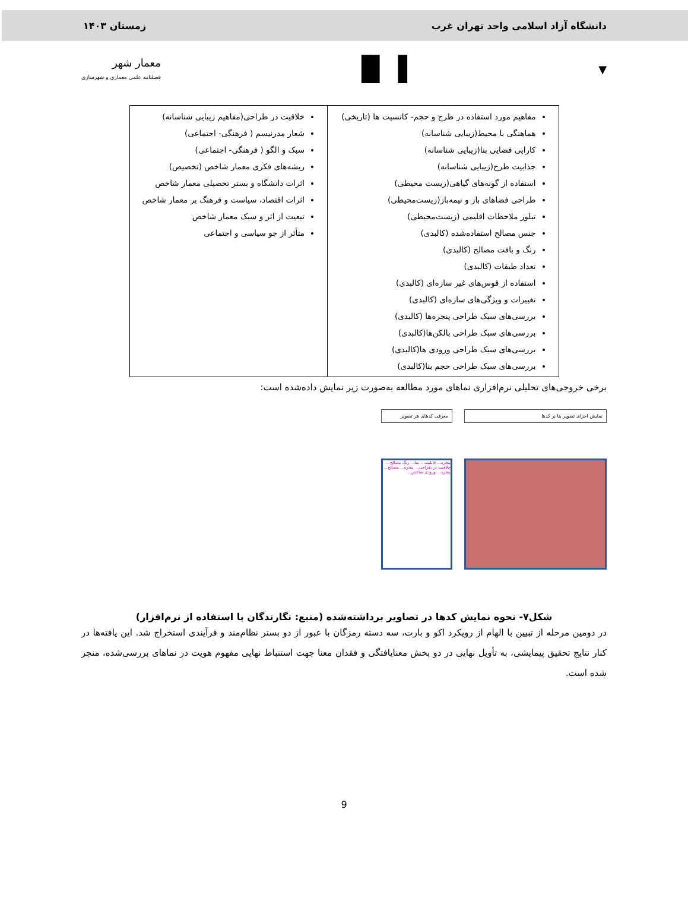دانشگاه آزاد اسلامی واحد تهران غرب زمستان ۱۴۰۳
▼ ▐▌▐ معمار شهر
فصلنامه علمی معماری و شهرسازی
| مفاهیم مورد استفاده در طرح و حجم- کانسپت ها (تاریخی) هماهنگی با محیط(زیبایی شناسانه) کارایی فضایی بنا(زیبایی شناسانه) جذابیت طرح(زیبایی شناسانه) استفاده از گونه‌های گیاهی(زیست محیطی) طراحی فضاهای باز و نیمه‌باز(زیست‌محیطی) تبلور ملاحظات اقلیمی (زیست‌محیطی) جنس مصالح استفاده‌شده (کالبدی) رنگ و بافت مصالح (کالبدی) تعداد طبقات (کالبدی) استفاده از قوس‌های غیر سازه‌ای (کالبدی) تغییرات و ویژگی‌های سازه‌ای (کالبدی) بررسی‌های سبک طراحی پنجره‌ها (کالبدی) بررسی‌های سبک طراحی بالکن‌ها(کالبدی) بررسی‌های سبک طراحی ورودی ها(کالبدی) بررسی‌های سبک طراحی حجم بنا(کالبدی) | خلاقیت در طراحی(مفاهیم زیبایی شناسانه) شعار مدرنیسم ( فرهنگی- اجتماعی) سبک و الگو ( فرهنگی- اجتماعی) ریشه‌های فکری معمار شاخص (تخصیص) اثرات دانشگاه و بستر تحصیلی معمار شاخص اثرات اقتصاد، سیاست و فرهنگ بر معمار شاخص تبعیت از اثر و سبک معمار شاخص متأثر از جو سیاسی و اجتماعی |
برخی خروجی‌های تحلیلی نرم‌افزاری نماهای مورد مطالعه به‌صورت زیر نمایش داده‌شده است:
نمایش اجزای تصویر بنا بر کدها معرفی کدهای هر تصویر
پنجره... قابلیت... نما... رنگ مصالح... خلاقیت در طراحی... پنجره... مصالح... پنجره... ورودی شاخص...
شکل۷- نحوه نمایش کدها در تصاویر برداشته‌شده (منبع: نگارندگان با استفاده از نرم‌افزار)
در دومین مرحله از تبیین با الهام از رویکرد اکو و بارت، سه دسته رمزگان با عبور از دو بستر نظام‌مند و فرآیندی استخراج شد. این یافته‌ها در کنار نتایج تحقیق پیمایشی، به تأویل نهایی در دو بخش معنایافتگی و فقدان معنا جهت استنباط نهایی مفهوم هویت در نماهای بررسی‌شده، منجر شده است.
9